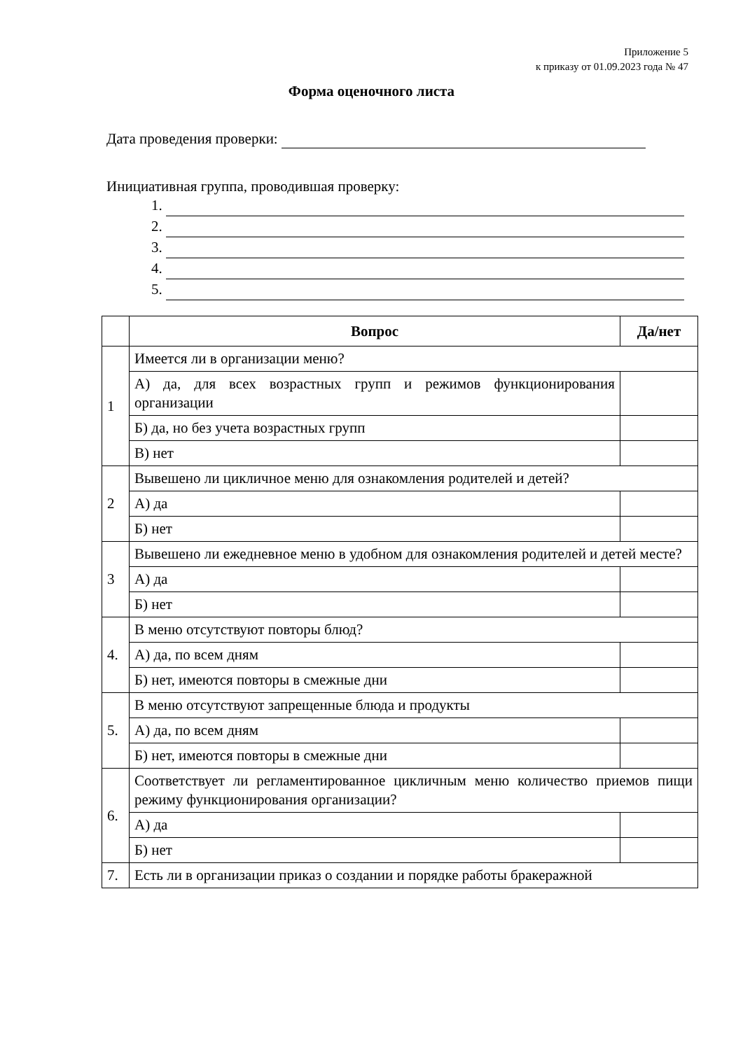Приложение 5
к приказу от 01.09.2023 года № 47
Форма оценочного листа
Дата проведения проверки:
Инициативная группа, проводившая проверку:
1.
2.
3.
4.
5.
| | Вопрос | Да/нет |
| --- | --- | --- |
| 1 | Имеется ли в организации меню? | |
| | А) да, для всех возрастных групп и режимов функционирования организации | |
| | Б) да, но без учета возрастных групп | |
| | В) нет | |
| 2 | Вывешено ли цикличное меню для ознакомления родителей и детей? | |
| | А) да | |
| | Б) нет | |
| 3 | Вывешено ли ежедневное меню в удобном для ознакомления родителей и детей месте? | |
| | А) да | |
| | Б) нет | |
| 4. | В меню отсутствуют повторы блюд? | |
| | А) да, по всем дням | |
| | Б) нет, имеются повторы в смежные дни | |
| 5. | В меню отсутствуют запрещенные блюда и продукты | |
| | А) да, по всем дням | |
| | Б) нет, имеются повторы в смежные дни | |
| 6. | Соответствует ли регламентированное цикличным меню количество приемов пищи режиму функционирования организации? | |
| | А) да | |
| | Б) нет | |
| 7. | Есть ли в организации приказ о создании и порядке работы бракеражной | |